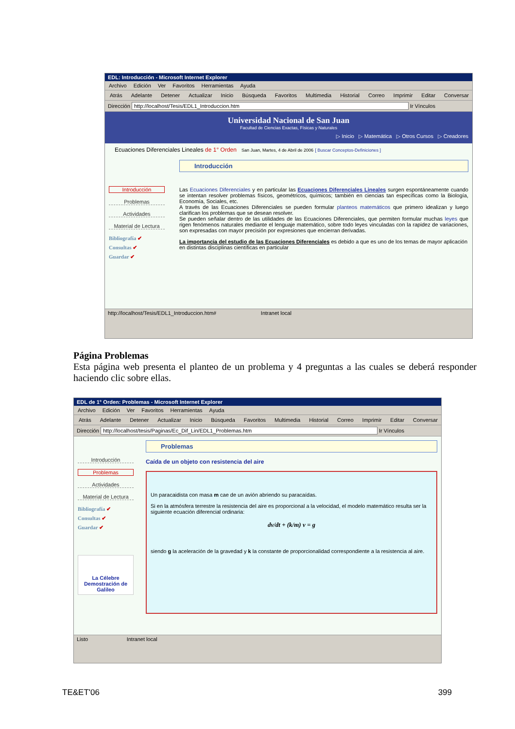EDL: Introducción - Microsoft Internet Explorer
Archivo Edición Ver Favoritos Herramientas Ayuda
Atrás Adelante Detener Actualizar Inicio Búsqueda Favoritos Multimedia Historial Correo Imprimir Editar Conversar
Dirección http://localhost/Tesis/EDL1_Introduccion.htm Ir Vínculos
Universidad Nacional de San Juan
Facultad de Ciencias Exactas, Físicas y Naturales
▷ Inicio ▷ Matemática ▷ Otros Cursos ▷ Creadores
Ecuaciones Diferenciales Lineales de 1° Orden San Juan, Martes, 4 de Abril de 2006 [ Buscar Conceptos-Definiciones ]
Introducción
Problemas
Actividades
Material de Lectura
Bibliografía ✔
Consultas ✔
Guardar ✔
Introducción
Las Ecuaciones Diferenciales y en particular las Ecuaciones Diferenciales Lineales surgen espontáneamente cuando se intentan resolver problemas físicos, geométricos, químicos; también en ciencias tan específicas como la Biología, Economía, Sociales, etc.
A través de las Ecuaciones Diferenciales se pueden formular planteos matemáticos que primero idealizan y luego clarifican los problemas que se desean resolver.
Se pueden señalar dentro de las utilidades de las Ecuaciones Diferenciales, que permiten formular muchas leyes que rigen fenómenos naturales mediante el lenguaje matemático, sobre todo leyes vinculadas con la rapidez de variaciones, son expresadas con mayor precisión por expresiones que encierran derivadas.
La importancia del estudio de las Ecuaciones Diferenciales es debido a que es uno de los temas de mayor aplicación en distintas disciplinas científicas en particular
http://localhost/Tesis/EDL1_Introduccion.htm# Intranet local
Página Problemas
Esta página web presenta el planteo de un problema y 4 preguntas a las cuales se deberá responder haciendo clic sobre ellas.
EDL de 1° Orden: Problemas - Microsoft Internet Explorer
Archivo Edición Ver Favoritos Herramientas Ayuda
Atrás Adelante Detener Actualizar Inicio Búsqueda Favoritos Multimedia Historial Correo Imprimir Editar Conversar
Dirección http://localhost/tesis/Paginas/Ec_Dif_Lin/EDL1_Problemas.htm Ir Vínculos
Introducción
Problemas
Actividades
Material de Lectura
Bibliografía ✔
Consultas ✔
Guardar ✔
La Célebre Demostración de Galileo
Problemas
Caída de un objeto con resistencia del aire
Un paracaidista con masa m cae de un avión abriendo su paracaídas.
Si en la atmósfera terrestre la resistencia del aire es proporcional a la velocidad, el modelo matemático resulta ser la siguiente ecuación diferencial ordinaria:
dv/dt + (k/m) v = g
siendo g la aceleración de la gravedad y k la constante de proporcionalidad correspondiente a la resistencia al aire.
Listo Intranet local
TE&ET'06 399